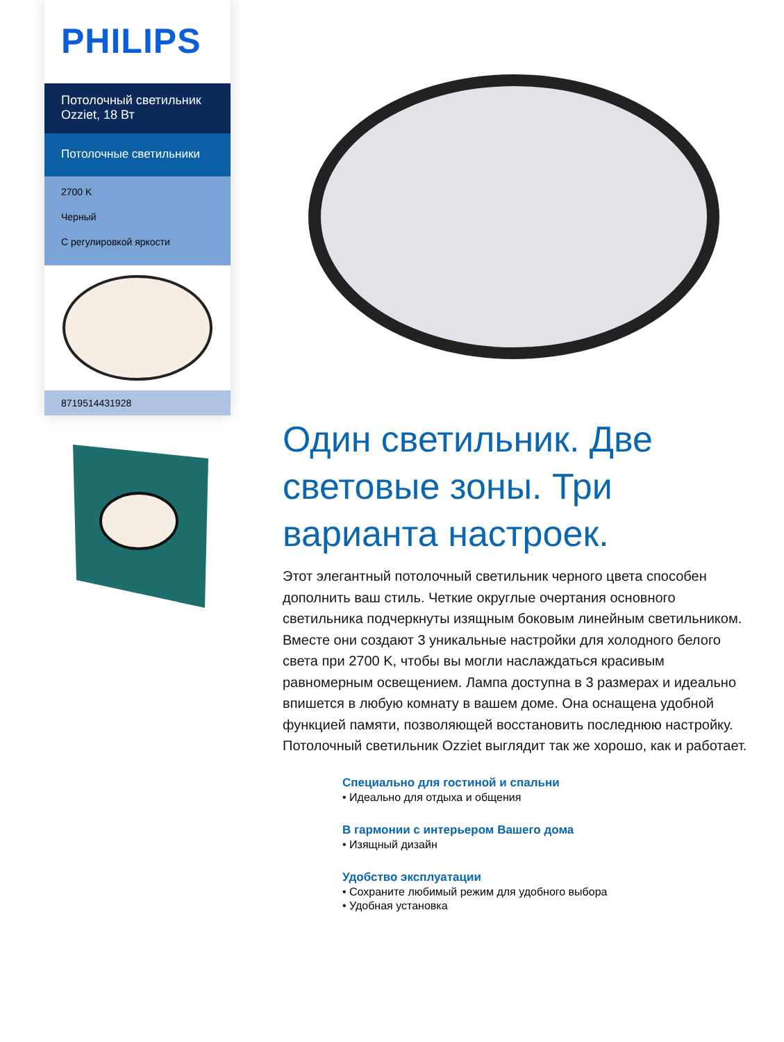PHILIPS
Потолочный светильник Ozziet, 18 Вт
Потолочные светильники
2700 K
Черный
С регулировкой яркости
8719514431928
Один светильник. Две световые зоны. Три варианта настроек.
Этот элегантный потолочный светильник черного цвета способен дополнить ваш стиль. Четкие округлые очертания основного светильника подчеркнуты изящным боковым линейным светильником. Вместе они создают 3 уникальные настройки для холодного белого света при 2700 K, чтобы вы могли наслаждаться красивым равномерным освещением. Лампа доступна в 3 размерах и идеально впишется в любую комнату в вашем доме. Она оснащена удобной функцией памяти, позволяющей восстановить последнюю настройку. Потолочный светильник Ozziet выглядит так же хорошо, как и работает.
Специально для гостиной и спальни
• Идеально для отдыха и общения
В гармонии с интерьером Вашего дома
• Изящный дизайн
Удобство эксплуатации
• Сохраните любимый режим для удобного выбора
• Удобная установка